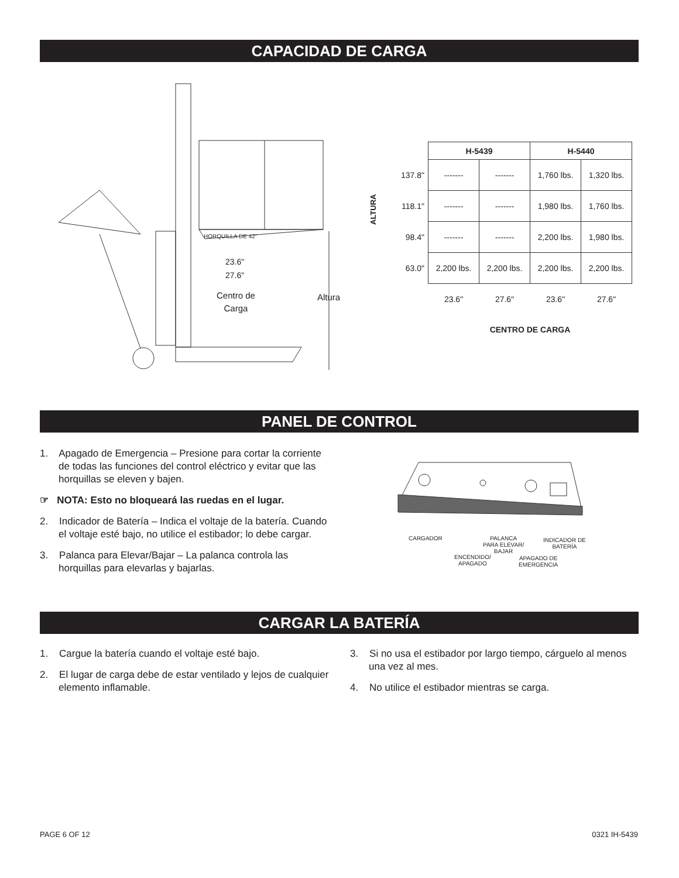CAPACIDAD DE CARGA
HORQUILLA DE 42"
23.6"
27.6"
Centro de
Carga
Altura
ALTURA
| | H-5439 | | H-5440 | |
| --- | --- | --- | --- | --- |
| 137.8" | ------- | ------- | 1,760 lbs. | 1,320 lbs. |
| 118.1" | ------- | ------- | 1,980 lbs. | 1,760 lbs. |
| 98.4" | ------- | ------- | 2,200 lbs. | 1,980 lbs. |
| 63.0" | 2,200 lbs. | 2,200 lbs. | 2,200 lbs. | 2,200 lbs. |
| | 23.6" | 27.6" | 23.6" | 27.6" |
| | CENTRO DE CARGA | | | |
PANEL DE CONTROL
1. Apagado de Emergencia – Presione para cortar la corriente de todas las funciones del control eléctrico y evitar que las horquillas se eleven y bajen.
☞ NOTA: Esto no bloqueará las ruedas en el lugar.
2. Indicador de Batería – Indica el voltaje de la batería. Cuando el voltaje esté bajo, no utilice el estibador; lo debe cargar.
3. Palanca para Elevar/Bajar – La palanca controla las horquillas para elevarlas y bajarlas.
CARGADOR
PALANCA
PARA ELEVAR/
BAJAR
INDICADOR DE
BATERÍA
ENCENDIDO/
APAGADO
APAGADO DE
EMERGENCIA
CARGAR LA BATERÍA
1. Cargue la batería cuando el voltaje esté bajo.
2. El lugar de carga debe de estar ventilado y lejos de cualquier elemento inflamable.
3. Si no usa el estibador por largo tiempo, cárguelo al menos una vez al mes.
4. No utilice el estibador mientras se carga.
PAGE 6 OF 12 0321 IH-5439